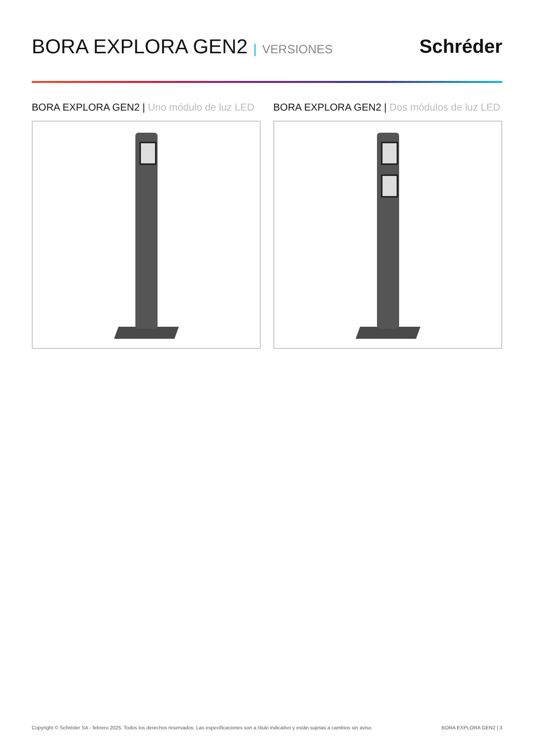BORA EXPLORA GEN2 | VERSIONES
Schréder
BORA EXPLORA GEN2 | Uno módulo de luz LED
BORA EXPLORA GEN2 | Dos módulos de luz LED
Copyright © Schréder SA - febrero 2025. Todos los derechos reservados. Las especificaciones son a título indicativo y están sujetas a cambios sin aviso. BORA EXPLORA GEN2 | 3